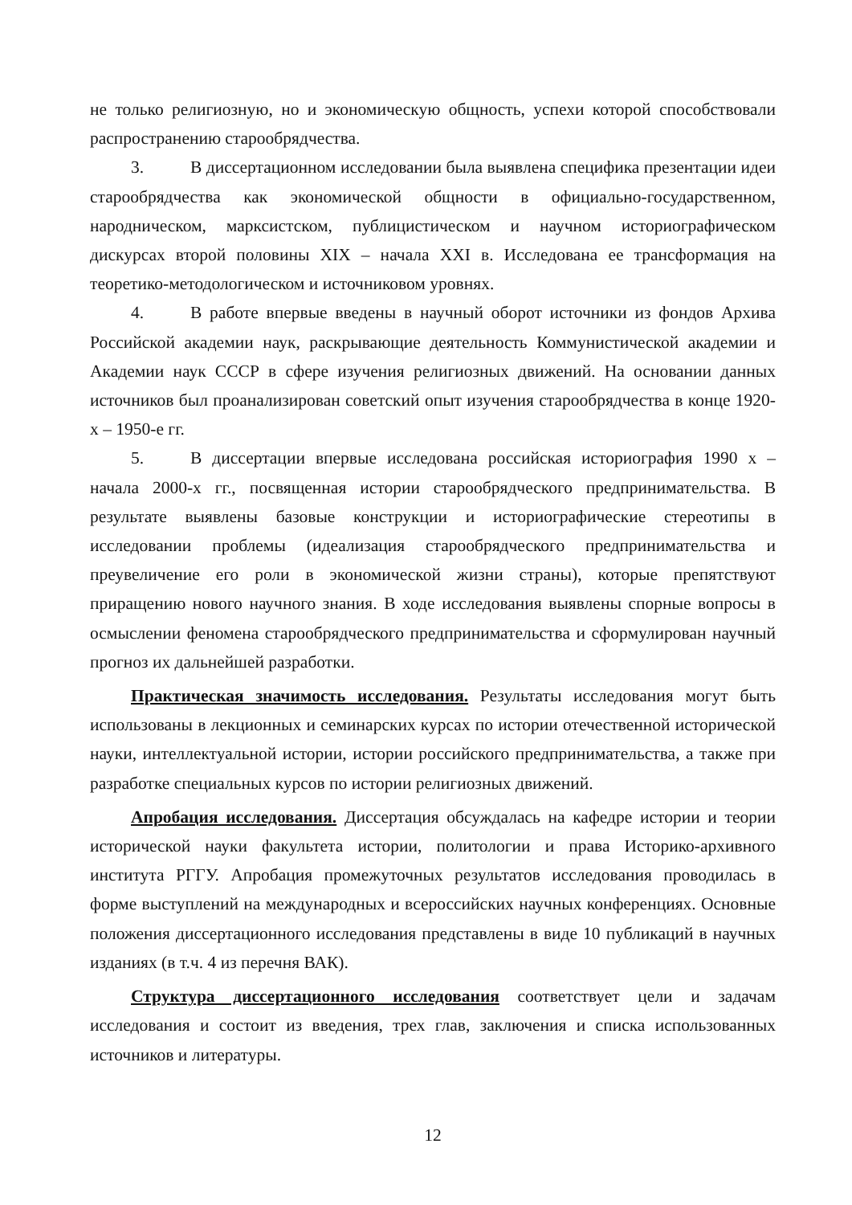не только религиозную, но и экономическую общность, успехи которой способствовали распространению старообрядчества.
3. В диссертационном исследовании была выявлена специфика презентации идеи старообрядчества как экономической общности в официально-государственном, народническом, марксистском, публицистическом и научном историографическом дискурсах второй половины XIX – начала XXI в. Исследована ее трансформация на теоретико-методологическом и источниковом уровнях.
4. В работе впервые введены в научный оборот источники из фондов Архива Российской академии наук, раскрывающие деятельность Коммунистической академии и Академии наук СССР в сфере изучения религиозных движений. На основании данных источников был проанализирован советский опыт изучения старообрядчества в конце 1920-х – 1950-е гг.
5. В диссертации впервые исследована российская историография 1990 х – начала 2000-х гг., посвященная истории старообрядческого предпринимательства. В результате выявлены базовые конструкции и историографические стереотипы в исследовании проблемы (идеализация старообрядческого предпринимательства и преувеличение его роли в экономической жизни страны), которые препятствуют приращению нового научного знания. В ходе исследования выявлены спорные вопросы в осмыслении феномена старообрядческого предпринимательства и сформулирован научный прогноз их дальнейшей разработки.
Практическая значимость исследования. Результаты исследования могут быть использованы в лекционных и семинарских курсах по истории отечественной исторической науки, интеллектуальной истории, истории российского предпринимательства, а также при разработке специальных курсов по истории религиозных движений.
Апробация исследования. Диссертация обсуждалась на кафедре истории и теории исторической науки факультета истории, политологии и права Историко-архивного института РГГУ. Апробация промежуточных результатов исследования проводилась в форме выступлений на международных и всероссийских научных конференциях. Основные положения диссертационного исследования представлены в виде 10 публикаций в научных изданиях (в т.ч. 4 из перечня ВАК).
Структура диссертационного исследования соответствует цели и задачам исследования и состоит из введения, трех глав, заключения и списка использованных источников и литературы.
12